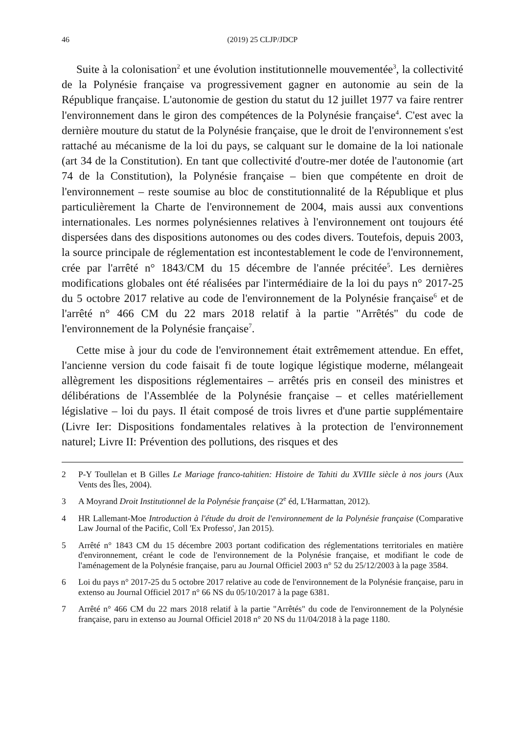46 (2019) 25 CLJP/JDCP
Suite à la colonisation<sup>2</sup> et une évolution institutionnelle mouvementée<sup>3</sup>, la collectivité de la Polynésie française va progressivement gagner en autonomie au sein de la République française. L'autonomie de gestion du statut du 12 juillet 1977 va faire rentrer l'environnement dans le giron des compétences de la Polynésie française<sup>4</sup>. C'est avec la dernière mouture du statut de la Polynésie française, que le droit de l'environnement s'est rattaché au mécanisme de la loi du pays, se calquant sur le domaine de la loi nationale (art 34 de la Constitution). En tant que collectivité d'outre-mer dotée de l'autonomie (art 74 de la Constitution), la Polynésie française – bien que compétente en droit de l'environnement – reste soumise au bloc de constitutionnalité de la République et plus particulièrement la Charte de l'environnement de 2004, mais aussi aux conventions internationales. Les normes polynésiennes relatives à l'environnement ont toujours été dispersées dans des dispositions autonomes ou des codes divers. Toutefois, depuis 2003, la source principale de réglementation est incontestablement le code de l'environnement, crée par l'arrêté n° 1843/CM du 15 décembre de l'année précitée<sup>5</sup>. Les dernières modifications globales ont été réalisées par l'intermédiaire de la loi du pays n° 2017-25 du 5 octobre 2017 relative au code de l'environnement de la Polynésie française<sup>6</sup> et de l'arrêté n° 466 CM du 22 mars 2018 relatif à la partie "Arrêtés" du code de l'environnement de la Polynésie française<sup>7</sup>.
Cette mise à jour du code de l'environnement était extrêmement attendue. En effet, l'ancienne version du code faisait fi de toute logique légistique moderne, mélangeait allègrement les dispositions réglementaires – arrêtés pris en conseil des ministres et délibérations de l'Assemblée de la Polynésie française – et celles matériellement législative – loi du pays. Il était composé de trois livres et d'une partie supplémentaire (Livre Ier: Dispositions fondamentales relatives à la protection de l'environnement naturel; Livre II: Prévention des pollutions, des risques et des
2 P-Y Toullelan et B Gilles Le Mariage franco-tahitien: Histoire de Tahiti du XVIIIe siècle à nos jours (Aux Vents des Îles, 2004).
3 A Moyrand Droit Institutionnel de la Polynésie française (2<sup>e</sup> éd, L'Harmattan, 2012).
4 HR Lallemant-Moe Introduction à l'étude du droit de l'environnement de la Polynésie française (Comparative Law Journal of the Pacific, Coll 'Ex Professo', Jan 2015).
5 Arrêté n° 1843 CM du 15 décembre 2003 portant codification des réglementations territoriales en matière d'environnement, créant le code de l'environnement de la Polynésie française, et modifiant le code de l'aménagement de la Polynésie française, paru au Journal Officiel 2003 n° 52 du 25/12/2003 à la page 3584.
6 Loi du pays n° 2017-25 du 5 octobre 2017 relative au code de l'environnement de la Polynésie française, paru in extenso au Journal Officiel 2017 n° 66 NS du 05/10/2017 à la page 6381.
7 Arrêté n° 466 CM du 22 mars 2018 relatif à la partie "Arrêtés" du code de l'environnement de la Polynésie française, paru in extenso au Journal Officiel 2018 n° 20 NS du 11/04/2018 à la page 1180.